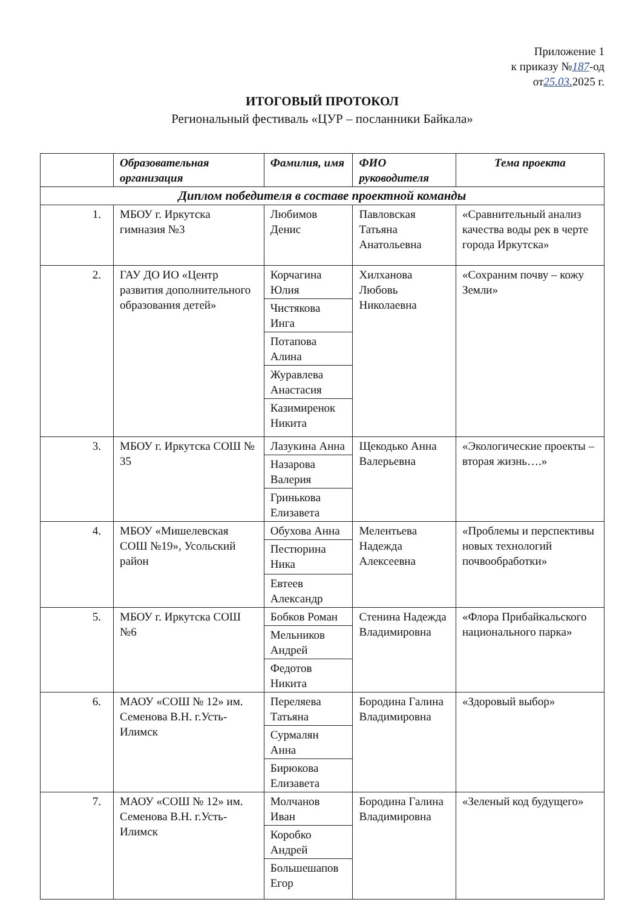Приложение 1
к приказу №187-од
от25.03. 2025 г.
ИТОГОВЫЙ ПРОТОКОЛ
Региональный фестиваль «ЦУР – посланники Байкала»
| | Образовательная организация | Фамилия, имя | ФИО руководителя | Тема проекта |
| --- | --- | --- | --- | --- |
| Диплом победителя в составе проектной команды | | | | |
| 1. | МБОУ г. Иркутска гимназия №3 | Любимов Денис | Павловская Татьяна Анатольевна | «Сравнительный анализ качества воды рек в черте города Иркутска» |
| 2. | ГАУ ДО ИО «Центр развития дополнительного образования детей» | Корчагина Юлия | Хилханова Любовь Николаевна | «Сохраним почву – кожу Земли» |
| | | Чистякова Инга | | |
| | | Потапова Алина | | |
| | | Журавлева Анастасия | | |
| | | Казимиренок Никита | | |
| 3. | МБОУ г. Иркутска СОШ № 35 | Лазукина Анна | Щекодько Анна Валерьевна | «Экологические проекты – вторая жизнь….» |
| | | Назарова Валерия | | |
| | | Гринькова Елизавета | | |
| 4. | МБОУ «Мишелевская СОШ №19», Усольский район | Обухова Анна | Мелентьева Надежда Алексеевна | «Проблемы и перспективы новых технологий почвообработки» |
| | | Пестюрина Ника | | |
| | | Евтеев Александр | | |
| 5. | МБОУ г. Иркутска СОШ №6 | Бобков Роман | Стенина Надежда Владимировна | «Флора Прибайкальского национального парка» |
| | | Мельников Андрей | | |
| | | Федотов Никита | | |
| 6. | МАОУ «СОШ № 12» им. Семенова В.Н. г.Усть-Илимск | Переляева Татьяна | Бородина Галина Владимировна | «Здоровый выбор» |
| | | Сурмалян Анна | | |
| | | Бирюкова Елизавета | | |
| 7. | МАОУ «СОШ № 12» им. Семенова В.Н. г.Усть-Илимск | Молчанов Иван | Бородина Галина Владимировна | «Зеленый код будущего» |
| | | Коробко Андрей | | |
| | | Большешапов Егор | | |